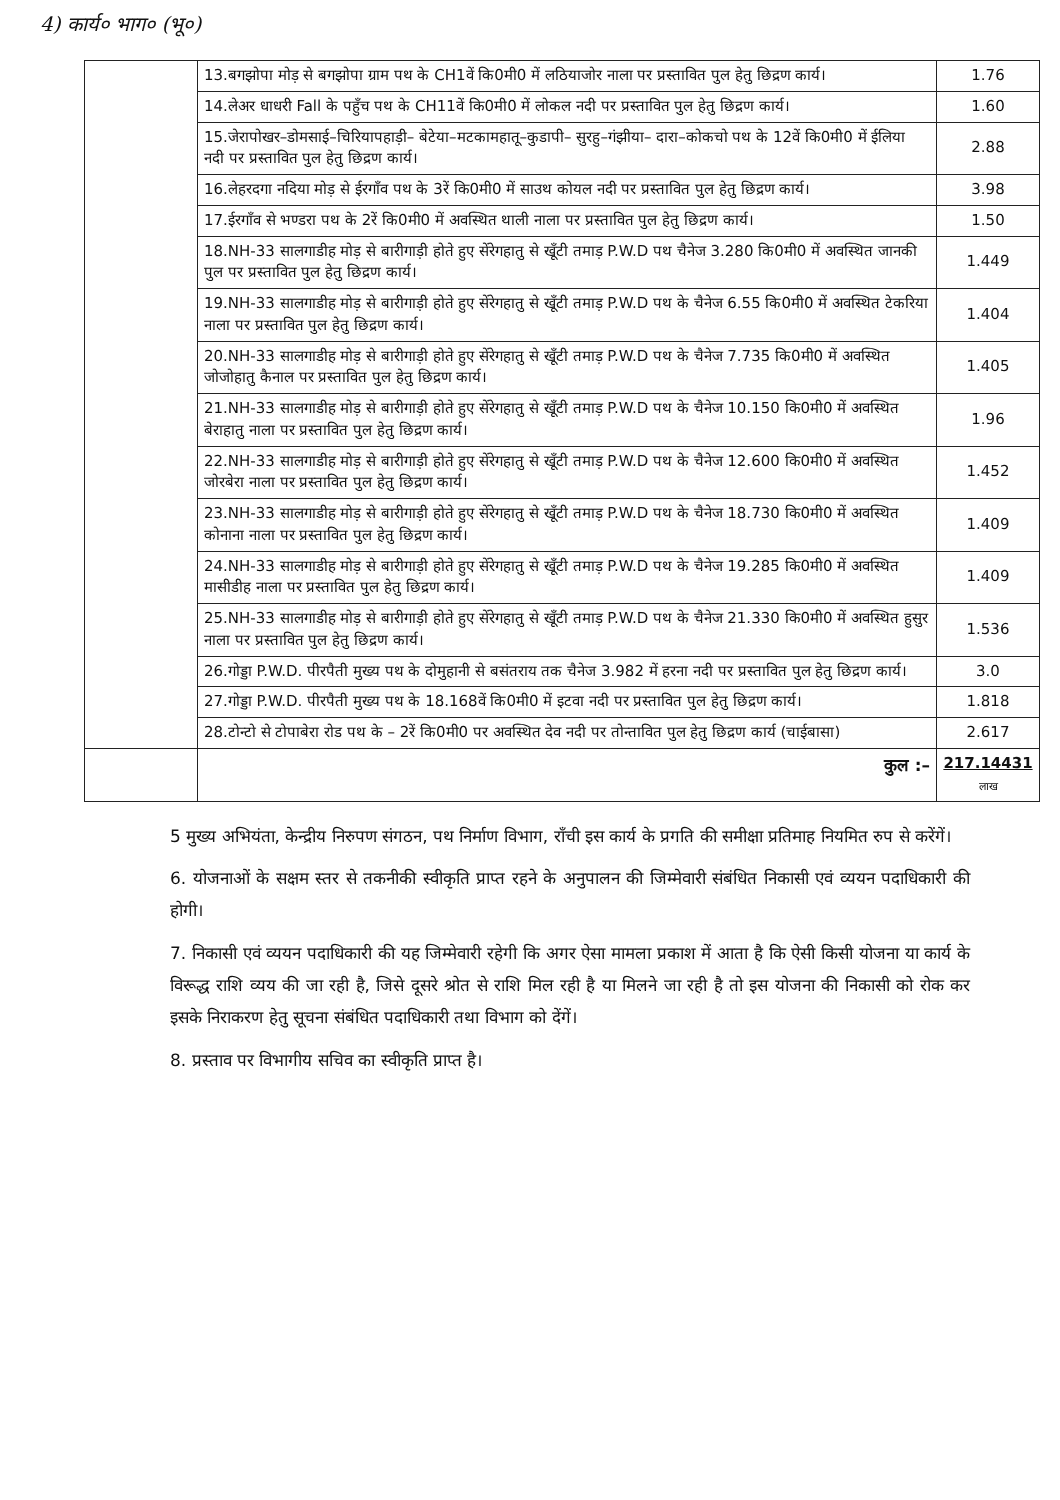4) कार्य० भाग० (भू०)
| | 13.बगझोपा मोड़ से बगझोपा ग्राम पथ के CH1वें कि0मी0 में लठियाजोर नाला पर प्रस्तावित पुल हेतु छिद्रण कार्य। | 1.76 |
| | 14.लेअर धाधरी Fall के पहुँच पथ के CH11वें कि0मी0 में लोकल नदी पर प्रस्तावित पुल हेतु छिद्रण कार्य। | 1.60 |
| | 15.जेरापोखर–डोमसाई–चिरियापहाड़ी– बेटेया–मटकामहातू–कुडापी– सुरहु–गंझीया– दारा–कोकचो पथ के 12वें कि0मी0 में ईलिया नदी पर प्रस्तावित पुल हेतु छिद्रण कार्य। | 2.88 |
| | 16.लेहरदगा नदिया मोड़ से ईरगाँव पथ के 3रें कि0मी0 में साउथ कोयल नदी पर प्रस्तावित पुल हेतु छिद्रण कार्य। | 3.98 |
| | 17.ईरगाँव से भण्डरा पथ के 2रें कि0मी0 में अवस्थित थाली नाला पर प्रस्तावित पुल हेतु छिद्रण कार्य। | 1.50 |
| | 18.NH-33 सालगाडीह मोड़ से बारीगाड़ी होते हुए सेंरेगहातु से खूँटी तमाड़ P.W.D पथ चैनेज 3.280 कि0मी0 में अवस्थित जानकी पुल पर प्रस्तावित पुल हेतु छिद्रण कार्य। | 1.449 |
| | 19.NH-33 सालगाडीह मोड़ से बारीगाड़ी होते हुए सेंरेगहातु से खूँटी तमाड़ P.W.D पथ के चैनेज 6.55 कि0मी0 में अवस्थित टेकरिया नाला पर प्रस्तावित पुल हेतु छिद्रण कार्य। | 1.404 |
| | 20.NH-33 सालगाडीह मोड़ से बारीगाड़ी होते हुए सेंरेगहातु से खूँटी तमाड़ P.W.D पथ के चैनेज 7.735 कि0मी0 में अवस्थित जोजोहातु कैनाल पर प्रस्तावित पुल हेतु छिद्रण कार्य। | 1.405 |
| | 21.NH-33 सालगाडीह मोड़ से बारीगाड़ी होते हुए सेंरेगहातु से खूँटी तमाड़ P.W.D पथ के चैनेज 10.150 कि0मी0 में अवस्थित बेराहातु नाला पर प्रस्तावित पुल हेतु छिद्रण कार्य। | 1.96 |
| | 22.NH-33 सालगाडीह मोड़ से बारीगाड़ी होते हुए सेंरेगहातु से खूँटी तमाड़ P.W.D पथ के चैनेज 12.600 कि0मी0 में अवस्थित जोरबेरा नाला पर प्रस्तावित पुल हेतु छिद्रण कार्य। | 1.452 |
| | 23.NH-33 सालगाडीह मोड़ से बारीगाड़ी होते हुए सेंरेगहातु से खूँटी तमाड़ P.W.D पथ के चैनेज 18.730 कि0मी0 में अवस्थित कोनाना नाला पर प्रस्तावित पुल हेतु छिद्रण कार्य। | 1.409 |
| | 24.NH-33 सालगाडीह मोड़ से बारीगाड़ी होते हुए सेंरेगहातु से खूँटी तमाड़ P.W.D पथ के चैनेज 19.285 कि0मी0 में अवस्थित मासीडीह नाला पर प्रस्तावित पुल हेतु छिद्रण कार्य। | 1.409 |
| | 25.NH-33 सालगाडीह मोड़ से बारीगाड़ी होते हुए सेंरेगहातु से खूँटी तमाड़ P.W.D पथ के चैनेज 21.330 कि0मी0 में अवस्थित हुसुर नाला पर प्रस्तावित पुल हेतु छिद्रण कार्य। | 1.536 |
| | 26.गोड्डा P.W.D. पीरपैती मुख्य पथ के दोमुहानी से बसंतराय तक चैनेज 3.982 में हरना नदी पर प्रस्तावित पुल हेतु छिद्रण कार्य। | 3.0 |
| | 27.गोड्डा P.W.D. पीरपैती मुख्य पथ के 18.168वें कि0मी0 में इटवा नदी पर प्रस्तावित पुल हेतु छिद्रण कार्य। | 1.818 |
| | 28.टोन्टो से टोपाबेरा रोड पथ के – 2रें कि0मी0 पर अवस्थित देव नदी पर तोन्तावित पुल हेतु छिद्रण कार्य (चाईबासा) | 2.617 |
| | कुल :– | 217.14431 लाख |
5 मुख्य अभियंता, केन्द्रीय निरुपण संगठन, पथ निर्माण विभाग, राँची इस कार्य के प्रगति की समीक्षा प्रतिमाह नियमित रुप से करेंगें।
6. योजनाओं के सक्षम स्तर से तकनीकी स्वीकृति प्राप्त रहने के अनुपालन की जिम्मेवारी संबंधित निकासी एवं व्ययन पदाधिकारी की होगी।
7. निकासी एवं व्ययन पदाधिकारी की यह जिम्मेवारी रहेगी कि अगर ऐसा मामला प्रकाश में आता है कि ऐसी किसी योजना या कार्य के विरूद्ध राशि व्यय की जा रही है, जिसे दूसरे श्रोत से राशि मिल रही है या मिलने जा रही है तो इस योजना की निकासी को रोक कर इसके निराकरण हेतु सूचना संबंधित पदाधिकारी तथा विभाग को देंगें।
8. प्रस्ताव पर विभागीय सचिव का स्वीकृति प्राप्त है।